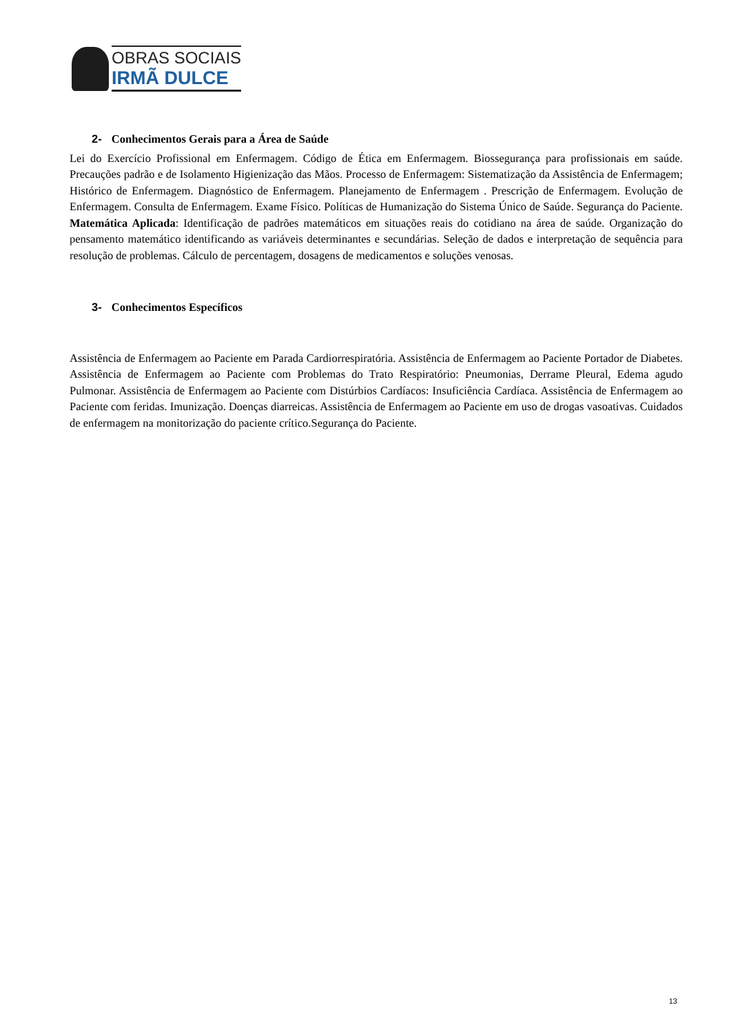OBRAS SOCIAIS
IRMÃ DULCE
2- Conhecimentos Gerais para a Área de Saúde
Lei do Exercício Profissional em Enfermagem. Código de Ética em Enfermagem. Biossegurança para profissionais em saúde. Precauções padrão e de Isolamento Higienização das Mãos. Processo de Enfermagem: Sistematização da Assistência de Enfermagem; Histórico de Enfermagem. Diagnóstico de Enfermagem. Planejamento de Enfermagem . Prescrição de Enfermagem. Evolução de Enfermagem. Consulta de Enfermagem. Exame Físico. Políticas de Humanização do Sistema Único de Saúde. Segurança do Paciente. Matemática Aplicada: Identificação de padrões matemáticos em situações reais do cotidiano na área de saúde. Organização do pensamento matemático identificando as variáveis determinantes e secundárias. Seleção de dados e interpretação de sequência para resolução de problemas. Cálculo de percentagem, dosagens de medicamentos e soluções venosas.
3- Conhecimentos Específicos
Assistência de Enfermagem ao Paciente em Parada Cardiorrespiratória. Assistência de Enfermagem ao Paciente Portador de Diabetes. Assistência de Enfermagem ao Paciente com Problemas do Trato Respiratório: Pneumonias, Derrame Pleural, Edema agudo Pulmonar. Assistência de Enfermagem ao Paciente com Distúrbios Cardíacos: Insuficiência Cardíaca. Assistência de Enfermagem ao Paciente com feridas. Imunização. Doenças diarreicas. Assistência de Enfermagem ao Paciente em uso de drogas vasoativas. Cuidados de enfermagem na monitorização do paciente crítico.Segurança do Paciente.
13